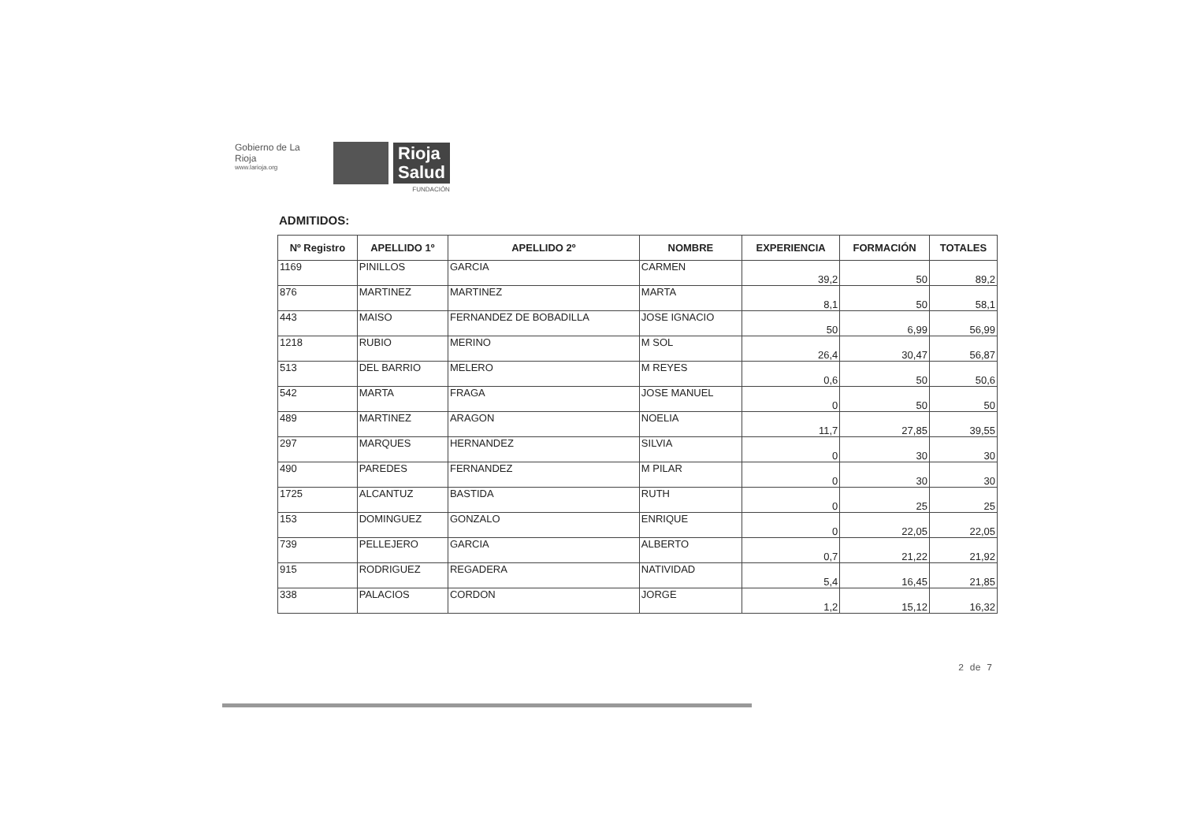Gobierno de La Rioja
www.larioja.org
Rioja
Salud
FUNDACIÓN
ADMITIDOS:
| Nº Registro | APELLIDO 1º | APELLIDO 2º | NOMBRE | EXPERIENCIA | FORMACIÓN | TOTALES |
| --- | --- | --- | --- | --- | --- | --- |
| 1169 | PINILLOS | GARCIA | CARMEN | 39,2 | 50 | 89,2 |
| 876 | MARTINEZ | MARTINEZ | MARTA | 8,1 | 50 | 58,1 |
| 443 | MAISO | FERNANDEZ DE BOBADILLA | JOSE IGNACIO | 50 | 6,99 | 56,99 |
| 1218 | RUBIO | MERINO | M SOL | 26,4 | 30,47 | 56,87 |
| 513 | DEL BARRIO | MELERO | M REYES | 0,6 | 50 | 50,6 |
| 542 | MARTA | FRAGA | JOSE MANUEL | 0 | 50 | 50 |
| 489 | MARTINEZ | ARAGON | NOELIA | 11,7 | 27,85 | 39,55 |
| 297 | MARQUES | HERNANDEZ | SILVIA | 0 | 30 | 30 |
| 490 | PAREDES | FERNANDEZ | M PILAR | 0 | 30 | 30 |
| 1725 | ALCANTUZ | BASTIDA | RUTH | 0 | 25 | 25 |
| 153 | DOMINGUEZ | GONZALO | ENRIQUE | 0 | 22,05 | 22,05 |
| 739 | PELLEJERO | GARCIA | ALBERTO | 0,7 | 21,22 | 21,92 |
| 915 | RODRIGUEZ | REGADERA | NATIVIDAD | 5,4 | 16,45 | 21,85 |
| 338 | PALACIOS | CORDON | JORGE | 1,2 | 15,12 | 16,32 |
2 de 7